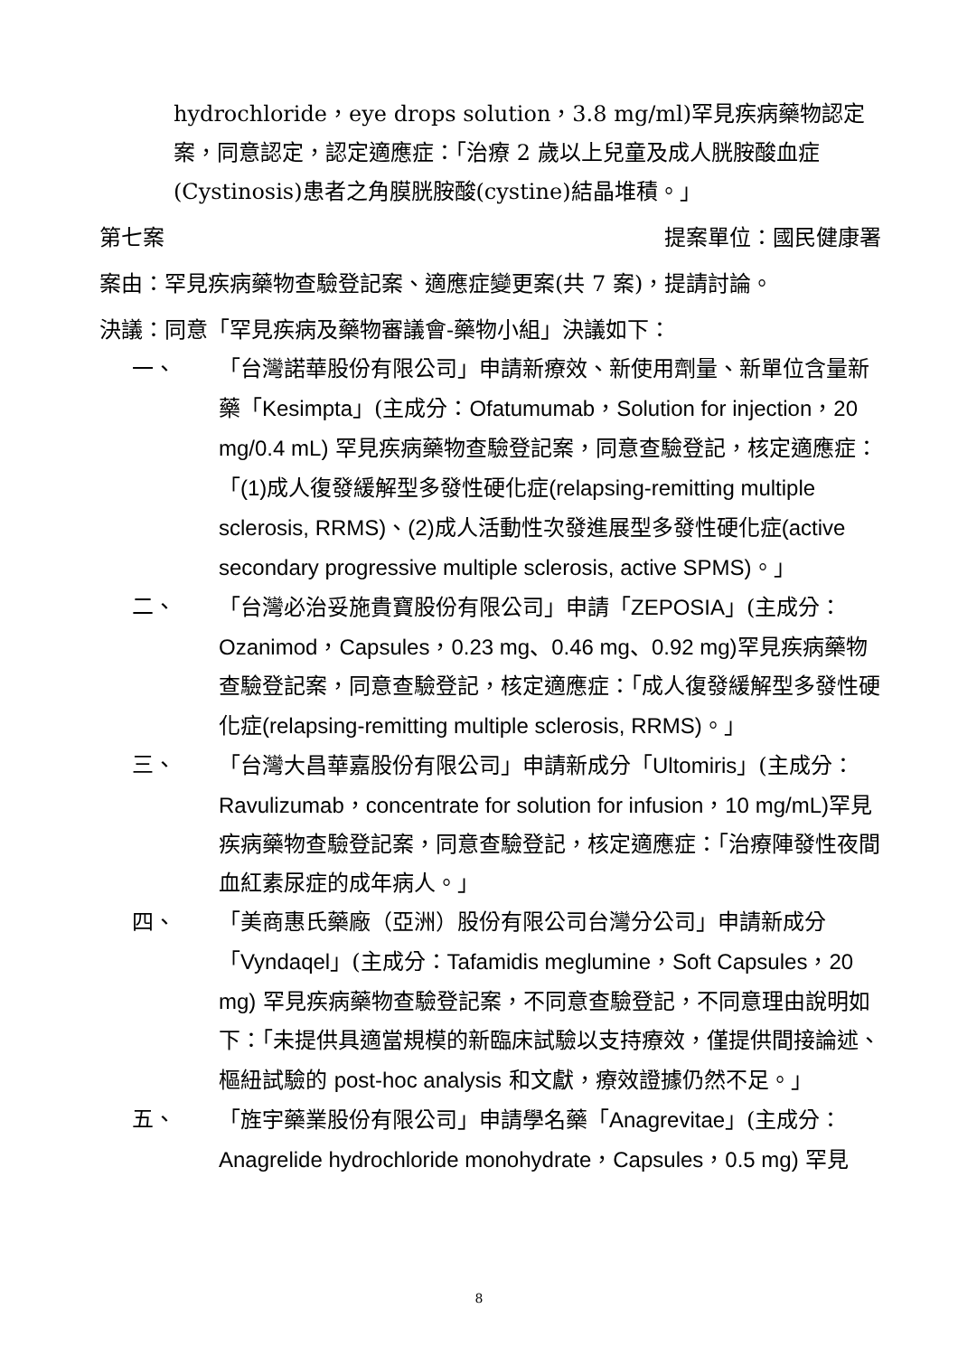hydrochloride，eye drops solution，3.8 mg/ml)罕見疾病藥物認定案，同意認定，認定適應症：「治療 2 歲以上兒童及成人胱胺酸血症(Cystinosis)患者之角膜胱胺酸(cystine)結晶堆積。」
第七案 提案單位：國民健康署
案由：罕見疾病藥物查驗登記案、適應症變更案(共 7 案)，提請討論。
決議：同意「罕見疾病及藥物審議會-藥物小組」決議如下：
一、 「台灣諾華股份有限公司」申請新療效、新使用劑量、新單位含量新藥「Kesimpta」(主成分：Ofatumumab，Solution for injection，20 mg/0.4 mL) 罕見疾病藥物查驗登記案，同意查驗登記，核定適應症：「(1) 成人復發緩解型多發性硬化症(relapsing-remitting multiple sclerosis, RRMS)、(2) 成人活動性次發進展型多發性硬化症(active secondary progressive multiple sclerosis, active SPMS)。」
二、 「台灣必治妥施貴寶股份有限公司」申請「ZEPOSIA」(主成分：Ozanimod，Capsules，0.23 mg、0.46 mg、0.92 mg) 罕見疾病藥物查驗登記案，同意查驗登記，核定適應症：「成人復發緩解型多發性硬化症(relapsing-remitting multiple sclerosis, RRMS)。」
三、 「台灣大昌華嘉股份有限公司」申請新成分「Ultomiris」(主成分：Ravulizumab，concentrate for solution for infusion，10 mg/mL) 罕見疾病藥物查驗登記案，同意查驗登記，核定適應症：「治療陣發性夜間血紅素尿症的成年病人。」
四、 「美商惠氏藥廠（亞洲）股份有限公司台灣分公司」申請新成分「Vyndaqel」(主成分：Tafamidis meglumine，Soft Capsules，20 mg) 罕見疾病藥物查驗登記案，不同意查驗登記，不同意理由說明如下：「未提供具適當規模的新臨床試驗以支持療效，僅提供間接論述、樞紐試驗的 post-hoc analysis 和文獻，療效證據仍然不足。」
五、 「旌宇藥業股份有限公司」申請學名藥「Anagrevitae」(主成分：Anagrelide hydrochloride monohydrate，Capsules，0.5 mg) 罕見
8